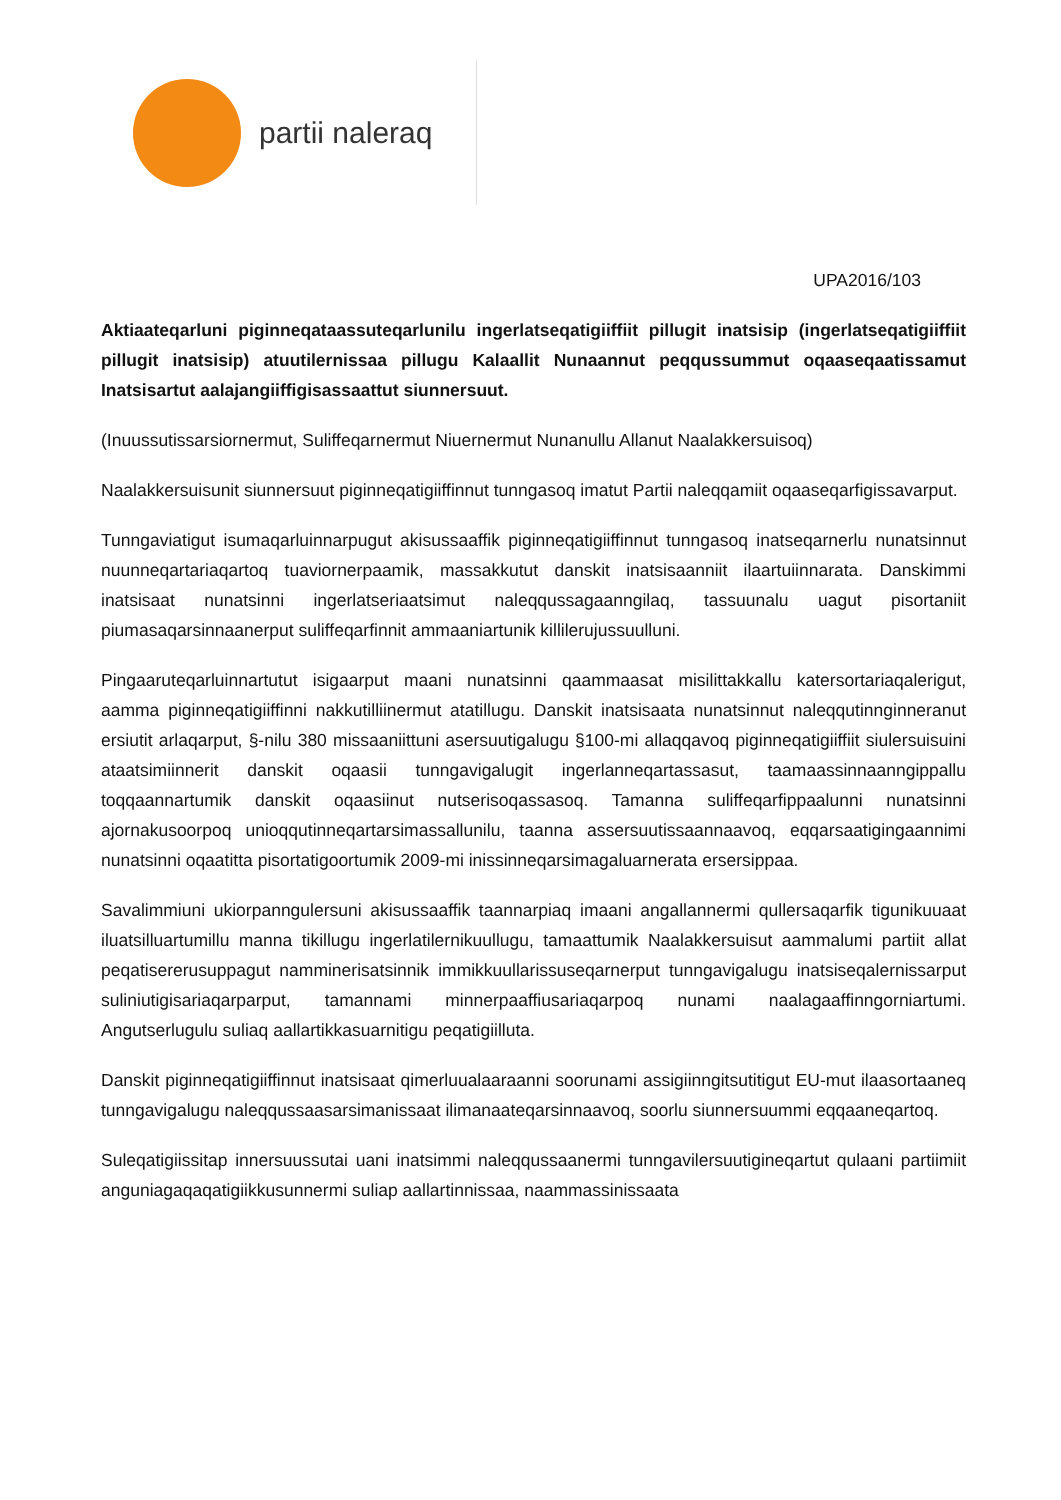partii naleraq
UPA2016/103
Aktiaateqarluni piginneqataassuteqarlunilu ingerlatseqatigiiffiit pillugit inatsisip (ingerlatseqatigiiffiit pillugit inatsisip) atuutilernissaa pillugu Kalaallit Nunaannut peqqussummut oqaaseqaatissamut Inatsisartut aalajangiiffigisassaattut siunnersuut.
(Inuussutissarsiornermut, Suliffeqarnermut Niuernermut Nunanullu Allanut Naalakkersuisoq)
Naalakkersuisunit siunnersuut piginneqatigiiffinnut tunngasoq imatut Partii naleqqamiit oqaaseqarfigissavarput.
Tunngaviatigut isumaqarluinnarpugut akisussaaffik piginneqatigiiffinnut tunngasoq inatseqarnerlu nunatsinnut nuunneqartariaqartoq tuaviornerpaamik, massakkutut danskit inatsisaanniit ilaartuiinnarata. Danskimmi inatsisaat nunatsinni ingerlatseriaatsimut naleqqussagaanngilaq, tassuunalu uagut pisortaniit piumasaqarsinnaanerput suliffeqarfinnit ammaaniartunik killilerujussuulluni.
Pingaaruteqarluinnartutut isigaarput maani nunatsinni qaammaasat misilittakkallu katersortariaqalerigut, aamma piginneqatigiiffinni nakkutilliinermut atatillugu. Danskit inatsisaata nunatsinnut naleqqutinnginneranut ersiutit arlaqarput, §-nilu 380 missaaniittuni asersuutigalugu §100-mi allaqqavoq piginneqatigiiffiit siulersuisuini ataatsimiinnerit danskit oqaasii tunngavigalugit ingerlanneqartassasut, taamaassinnaanngippallu toqqaannartumik danskit oqaasiinut nutserisoqassasoq. Tamanna suliffeqarfippaalunni nunatsinni ajornakusoorpoq unioqqutinneqartarsimassallunilu, taanna assersuutissaannaavoq, eqqarsaatigingaannimi nunatsinni oqaatitta pisortatigoortumik 2009-mi inissinneqarsimagaluarnerata ersersippaa.
Savalimmiuni ukiorpanngulersuni akisussaaffik taannarpiaq imaani angallannermi qullersaqarfik tigunikuuaat iluatsilluartumillu manna tikillugu ingerlatilernikuullugu, tamaattumik Naalakkersuisut aammalumi partiit allat peqatisererusuppagut namminerisatsinnik immikkuullarissuseqarnerput tunngavigalugu inatsiseqalernissarput suliniutigisariaqarparput, tamannami minnerpaaffiusariaqarpoq nunami naalagaaffinngorniartumi. Angutserlugulu suliaq aallartikkasuarnitigu peqatigiilluta.
Danskit piginneqatigiiffinnut inatsisaat qimerluualaaraanni soorunami assigiinngitsutitigut EU-mut ilaasortaaneq tunngavigalugu naleqqussaasarsimanissaat ilimanaateqarsinnaavoq, soorlu siunnersuummi eqqaaneqartoq.
Suleqatigiissitap innersuussutai uani inatsimmi naleqqussaanermi tunngavilersuutigineqartut qulaani partiimiit anguniagaqaqatigiikkusunnermi suliap aallartinnissaa, naammassinissaata